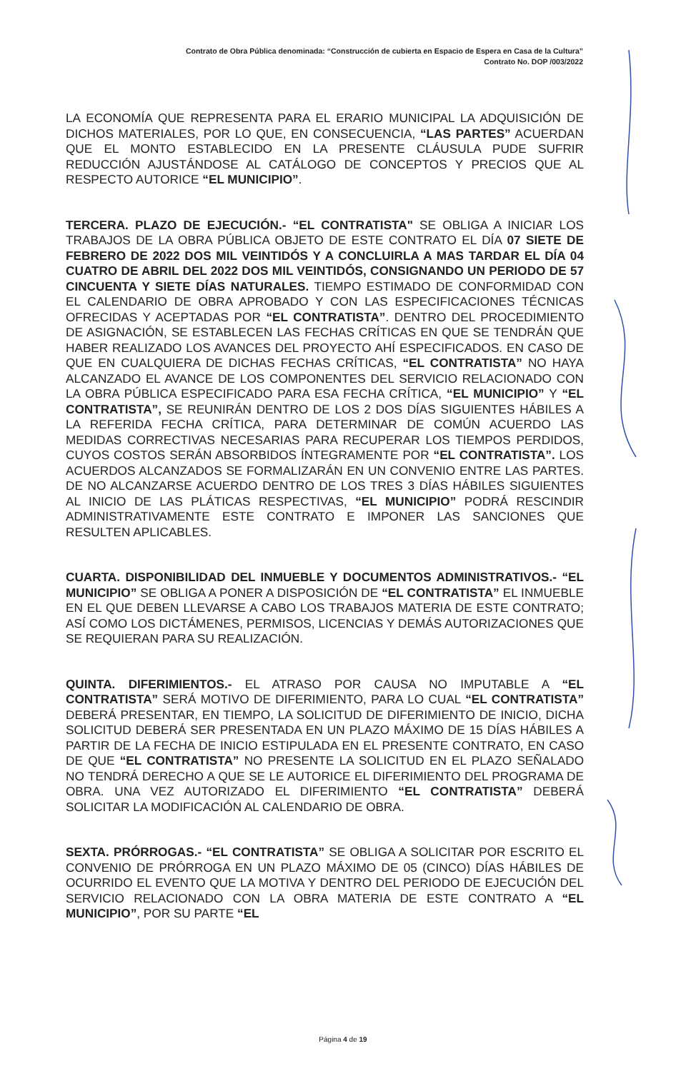Contrato de Obra Pública denominada: “Construcción de cubierta en Espacio de Espera en Casa de la Cultura”
Contrato No. DOP /003/2022
LA ECONOMÍA QUE REPRESENTA PARA EL ERARIO MUNICIPAL LA ADQUISICIÓN DE DICHOS MATERIALES, POR LO QUE, EN CONSECUENCIA, “LAS PARTES” ACUERDAN QUE EL MONTO ESTABLECIDO EN LA PRESENTE CLÁUSULA PUDE SUFRIR REDUCCIÓN AJUSTÁNDOSE AL CATÁLOGO DE CONCEPTOS Y PRECIOS QUE AL RESPECTO AUTORICE “EL MUNICIPIO”.
TERCERA. PLAZO DE EJECUCIÓN.- “EL CONTRATISTA" SE OBLIGA A INICIAR LOS TRABAJOS DE LA OBRA PÚBLICA OBJETO DE ESTE CONTRATO EL DÍA 07 SIETE DE FEBRERO DE 2022 DOS MIL VEINTIDÓS Y A CONCLUIRLA A MAS TARDAR EL DÍA 04 CUATRO DE ABRIL DEL 2022 DOS MIL VEINTIDÓS, CONSIGNANDO UN PERIODO DE 57 CINCUENTA Y SIETE DÍAS NATURALES. TIEMPO ESTIMADO DE CONFORMIDAD CON EL CALENDARIO DE OBRA APROBADO Y CON LAS ESPECIFICACIONES TÉCNICAS OFRECIDAS Y ACEPTADAS POR “EL CONTRATISTA”. DENTRO DEL PROCEDIMIENTO DE ASIGNACIÓN, SE ESTABLECEN LAS FECHAS CRÍTICAS EN QUE SE TENDRÁN QUE HABER REALIZADO LOS AVANCES DEL PROYECTO AHÍ ESPECIFICADOS. EN CASO DE QUE EN CUALQUIERA DE DICHAS FECHAS CRÍTICAS, “EL CONTRATISTA” NO HAYA ALCANZADO EL AVANCE DE LOS COMPONENTES DEL SERVICIO RELACIONADO CON LA OBRA PÚBLICA ESPECIFICADO PARA ESA FECHA CRÍTICA, “EL MUNICIPIO” Y “EL CONTRATISTA”, SE REUNIRÁN DENTRO DE LOS 2 DOS DÍAS SIGUIENTES HÁBILES A LA REFERIDA FECHA CRÍTICA, PARA DETERMINAR DE COMÚN ACUERDO LAS MEDIDAS CORRECTIVAS NECESARIAS PARA RECUPERAR LOS TIEMPOS PERDIDOS, CUYOS COSTOS SERÁN ABSORBIDOS ÍNTEGRAMENTE POR “EL CONTRATISTA”. LOS ACUERDOS ALCANZADOS SE FORMALIZARÁN EN UN CONVENIO ENTRE LAS PARTES. DE NO ALCANZARSE ACUERDO DENTRO DE LOS TRES 3 DÍAS HÁBILES SIGUIENTES AL INICIO DE LAS PLÁTICAS RESPECTIVAS, “EL MUNICIPIO” PODRÁ RESCINDIR ADMINISTRATIVAMENTE ESTE CONTRATO E IMPONER LAS SANCIONES QUE RESULTEN APLICABLES.
CUARTA. DISPONIBILIDAD DEL INMUEBLE Y DOCUMENTOS ADMINISTRATIVOS.- “EL MUNICIPIO” SE OBLIGA A PONER A DISPOSICIÓN DE “EL CONTRATISTA” EL INMUEBLE EN EL QUE DEBEN LLEVARSE A CABO LOS TRABAJOS MATERIA DE ESTE CONTRATO; ASÍ COMO LOS DICTÁMENES, PERMISOS, LICENCIAS Y DEMÁS AUTORIZACIONES QUE SE REQUIERAN PARA SU REALIZACIÓN.
QUINTA. DIFERIMIENTOS.- EL ATRASO POR CAUSA NO IMPUTABLE A “EL CONTRATISTA” SERÁ MOTIVO DE DIFERIMIENTO, PARA LO CUAL “EL CONTRATISTA” DEBERÁ PRESENTAR, EN TIEMPO, LA SOLICITUD DE DIFERIMIENTO DE INICIO, DICHA SOLICITUD DEBERÁ SER PRESENTADA EN UN PLAZO MÁXIMO DE 15 DÍAS HÁBILES A PARTIR DE LA FECHA DE INICIO ESTIPULADA EN EL PRESENTE CONTRATO, EN CASO DE QUE “EL CONTRATISTA” NO PRESENTE LA SOLICITUD EN EL PLAZO SEÑALADO NO TENDRÁ DERECHO A QUE SE LE AUTORICE EL DIFERIMIENTO DEL PROGRAMA DE OBRA. UNA VEZ AUTORIZADO EL DIFERIMIENTO “EL CONTRATISTA” DEBERÁ SOLICITAR LA MODIFICACIÓN AL CALENDARIO DE OBRA.
SEXTA. PRÓRROGAS.- “EL CONTRATISTA” SE OBLIGA A SOLICITAR POR ESCRITO EL CONVENIO DE PRÓRROGA EN UN PLAZO MÁXIMO DE 05 (CINCO) DÍAS HÁBILES DE OCURRIDO EL EVENTO QUE LA MOTIVA Y DENTRO DEL PERIODO DE EJECUCIÓN DEL SERVICIO RELACIONADO CON LA OBRA MATERIA DE ESTE CONTRATO A “EL MUNICIPIO”, POR SU PARTE “EL
Página 4 de 19